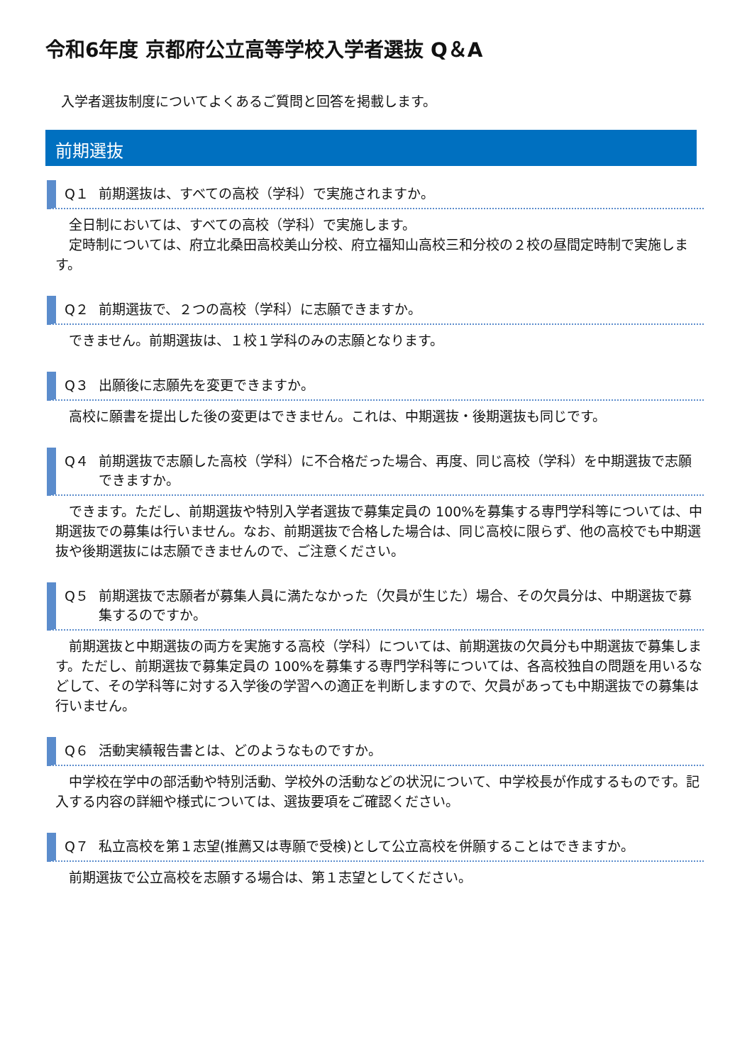令和6年度 京都府公立高等学校入学者選抜 Q＆A
入学者選抜制度についてよくあるご質問と回答を掲載します。
前期選抜
Q１ 前期選抜は、すべての高校（学科）で実施されますか。
　全日制においては、すべての高校（学科）で実施します。
　定時制については、府立北桑田高校美山分校、府立福知山高校三和分校の２校の昼間定時制で実施します。
Q２ 前期選抜で、２つの高校（学科）に志願できますか。
　できません。前期選抜は、１校１学科のみの志願となります。
Q３ 出願後に志願先を変更できますか。
　高校に願書を提出した後の変更はできません。これは、中期選抜・後期選抜も同じです。
Q４ 前期選抜で志願した高校（学科）に不合格だった場合、再度、同じ高校（学科）を中期選抜で志願できますか。
　できます。ただし、前期選抜や特別入学者選抜で募集定員の 100%を募集する専門学科等については、中期選抜での募集は行いません。なお、前期選抜で合格した場合は、同じ高校に限らず、他の高校でも中期選抜や後期選抜には志願できませんので、ご注意ください。
Q５ 前期選抜で志願者が募集人員に満たなかった（欠員が生じた）場合、その欠員分は、中期選抜で募集するのですか。
　前期選抜と中期選抜の両方を実施する高校（学科）については、前期選抜の欠員分も中期選抜で募集します。ただし、前期選抜で募集定員の 100%を募集する専門学科等については、各高校独自の問題を用いるなどして、その学科等に対する入学後の学習への適正を判断しますので、欠員があっても中期選抜での募集は行いません。
Q６ 活動実績報告書とは、どのようなものですか。
　中学校在学中の部活動や特別活動、学校外の活動などの状況について、中学校長が作成するものです。記入する内容の詳細や様式については、選抜要項をご確認ください。
Q７ 私立高校を第１志望(推薦又は専願で受検)として公立高校を併願することはできますか。
　前期選抜で公立高校を志願する場合は、第１志望としてください。